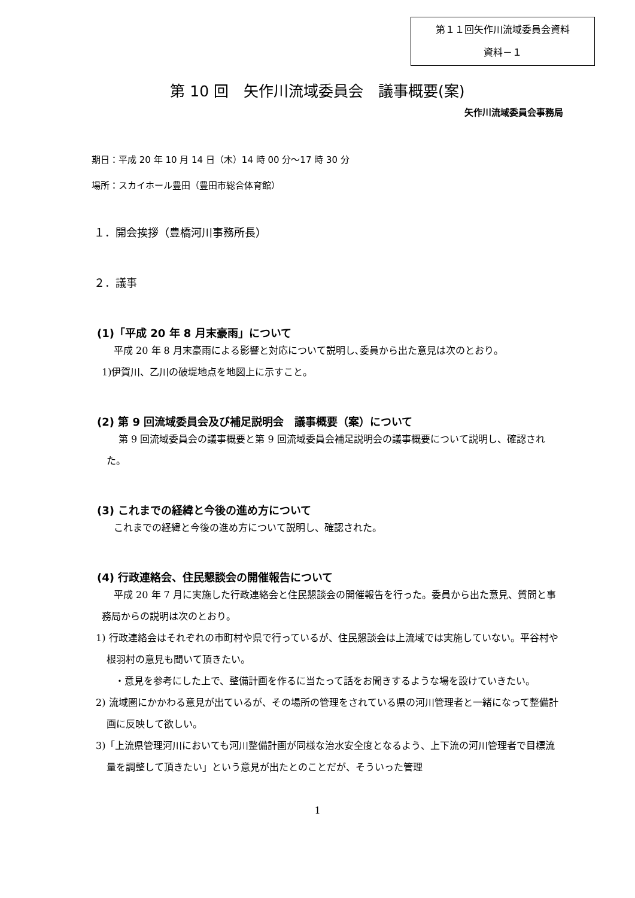第１１回矢作川流域委員会資料
資料－１
第 10 回　矢作川流域委員会　議事概要(案)
矢作川流域委員会事務局
期日：平成 20 年 10 月 14 日（木）14 時 00 分～17 時 30 分
場所：スカイホール豊田（豊田市総合体育館）
１．開会挨拶（豊橋河川事務所長）
２．議事
(1)「平成 20 年 8 月末豪雨」について
平成 20 年 8 月末豪雨による影響と対応について説明し､委員から出た意見は次のとおり。
1)伊賀川、乙川の破堤地点を地図上に示すこと。
(2) 第 9 回流域委員会及び補足説明会　議事概要（案）について
第 9 回流域委員会の議事概要と第 9 回流域委員会補足説明会の議事概要について説明し、確認された。
(3) これまでの経緯と今後の進め方について
これまでの経緯と今後の進め方について説明し、確認された。
(4) 行政連絡会、住民懇談会の開催報告について
平成 20 年 7 月に実施した行政連絡会と住民懇談会の開催報告を行った。委員から出た意見、質問と事務局からの説明は次のとおり。
1) 行政連絡会はそれぞれの市町村や県で行っているが、住民懇談会は上流域では実施していない。平谷村や根羽村の意見も聞いて頂きたい。
・意見を参考にした上で、整備計画を作るに当たって話をお聞きするような場を設けていきたい。
2) 流域圏にかかわる意見が出ているが、その場所の管理をされている県の河川管理者と一緒になって整備計画に反映して欲しい。
3)「上流県管理河川においても河川整備計画が同様な治水安全度となるよう、上下流の河川管理者で目標流量を調整して頂きたい」という意見が出たとのことだが、そういった管理
1